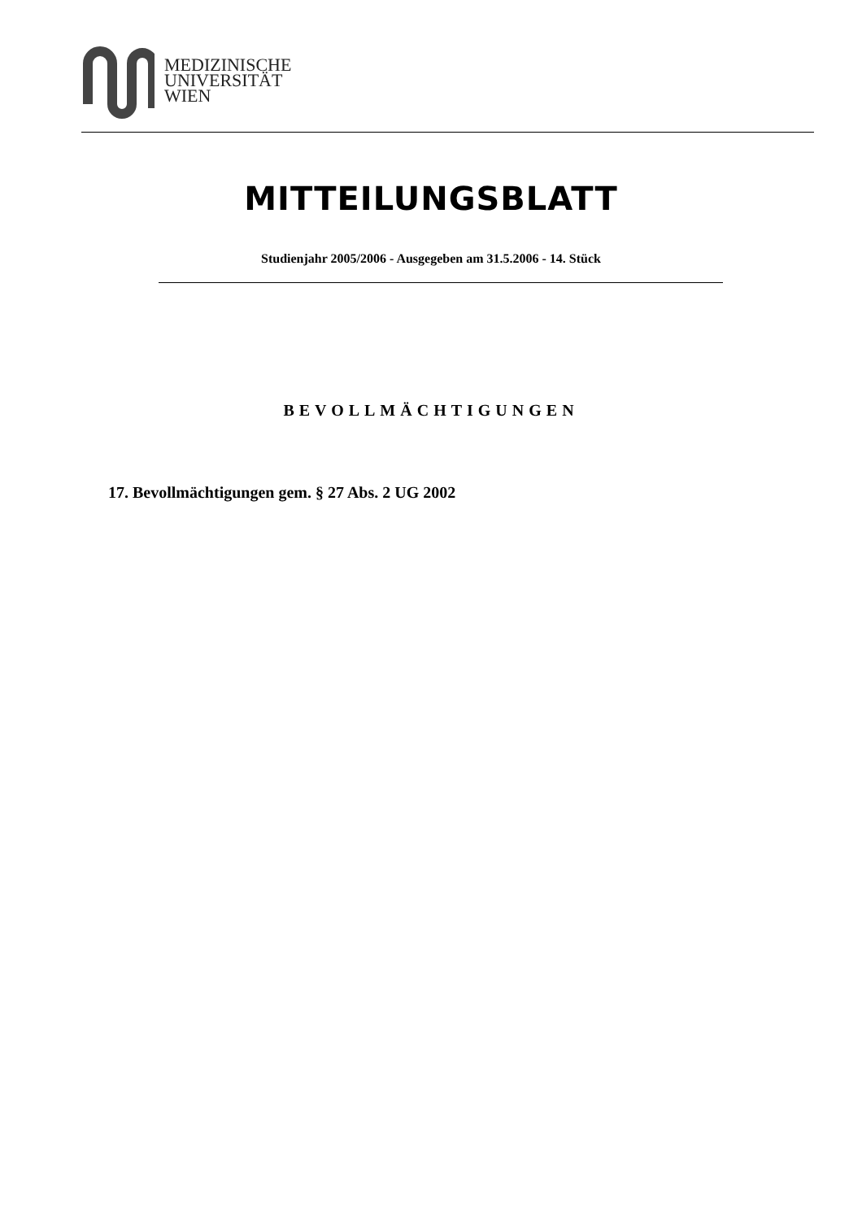MEDIZINISCHE
UNIVERSITÄT
WIEN
MITTEILUNGSBLATT
Studienjahr 2005/2006 - Ausgegeben am 31.5.2006 - 14. Stück
BEVOLLMÄCHTIGUNGEN
17. Bevollmächtigungen gem. § 27 Abs. 2 UG 2002